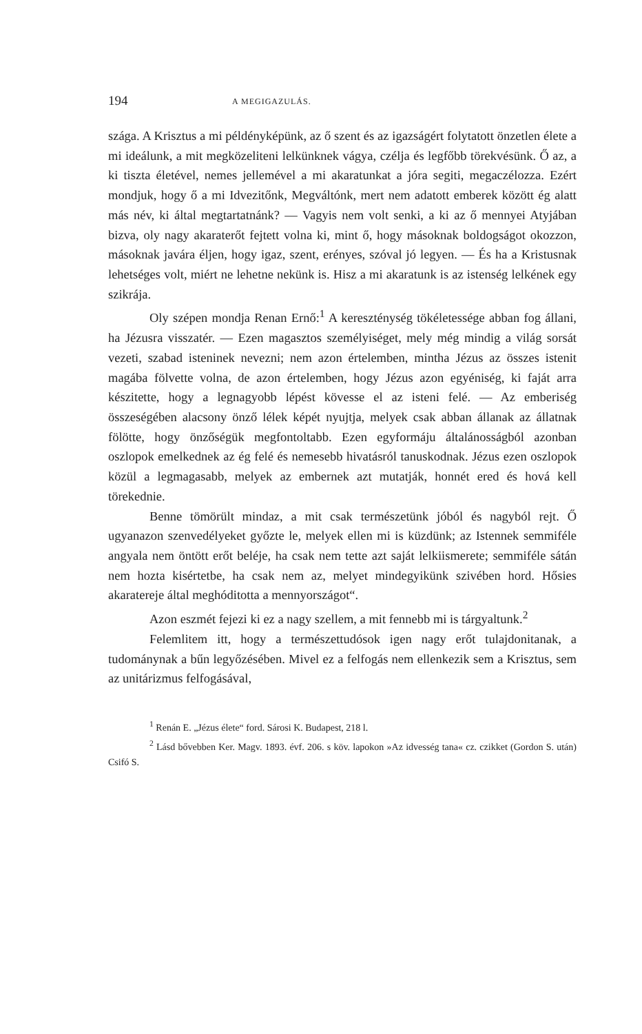194 A MEGIGAZULÁS.
szága. A Krisztus a mi példényképünk, az ő szent és az igazságért folytatott önzetlen élete a mi ideálunk, a mit megközeliteni lelkünknek vágya, czélja és legfőbb törekvésünk. Ő az, a ki tiszta életével, nemes jellemével a mi akaratunkat a jóra segiti, megaczélozza. Ezért mondjuk, hogy ő a mi Idvezitőnk, Megváltónk, mert nem adatott emberek között ég alatt más név, ki által megtartatnánk? — Vagyis nem volt senki, a ki az ő mennyei Atyjában bizva, oly nagy akaraterőt fejtett volna ki, mint ő, hogy másoknak boldogságot okozzon, másoknak javára éljen, hogy igaz, szent, erényes, szóval jó legyen. — És ha a Kristusnak lehetséges volt, miért ne lehetne nekünk is. Hisz a mi akaratunk is az istenség lelkének egy szikrája.
Oly szépen mondja Renan Ernő:<sup>1</sup> A kereszténység tökéletessége abban fog állani, ha Jézusra visszatér. — Ezen magasztos személyiséget, mely még mindig a világ sorsát vezeti, szabad isteninek nevezni; nem azon értelemben, mintha Jézus az összes istenit magába fölvette volna, de azon értelemben, hogy Jézus azon egyéniség, ki faját arra készitette, hogy a legnagyobb lépést kövesse el az isteni felé. — Az emberiség összeségében alacsony önző lélek képét nyujtja, melyek csak abban állanak az állatnak fölötte, hogy önzőségük megfontoltabb. Ezen egyformáju általánosságból azonban oszlopok emelkednek az ég felé és nemesebb hivatásról tanuskodnak. Jézus ezen oszlopok közül a legmagasabb, melyek az embernek azt mutatják, honnét ered és hová kell törekednie.
Benne tömörült mindaz, a mit csak természetünk jóból és nagyból rejt. Ő ugyanazon szenvedélyeket győzte le, melyek ellen mi is küzdünk; az Istennek semmiféle angyala nem öntött erőt beléje, ha csak nem tette azt saját lelkiismerete; semmiféle sátán nem hozta kisértetbe, ha csak nem az, melyet mindegyikünk szivében hord. Hősies akaratereje által meghóditotta a mennyországot“.
Azon eszmét fejezi ki ez a nagy szellem, a mit fennebb mi is tárgyaltunk.<sup>2</sup>
Felemlitem itt, hogy a természettudósok igen nagy erőt tulajdonitanak, a tudománynak a bűn legyőzésében. Mivel ez a felfogás nem ellenkezik sem a Krisztus, sem az unitárizmus felfogásával,
<sup>1</sup> Renán E. „Jézus élete“ ford. Sárosi K. Budapest, 218 l.
<sup>2</sup> Lásd bővebben Ker. Magv. 1893. évf. 206. s köv. lapokon »Az idvesség tana« cz. czikket (Gordon S. után) Csifó S.